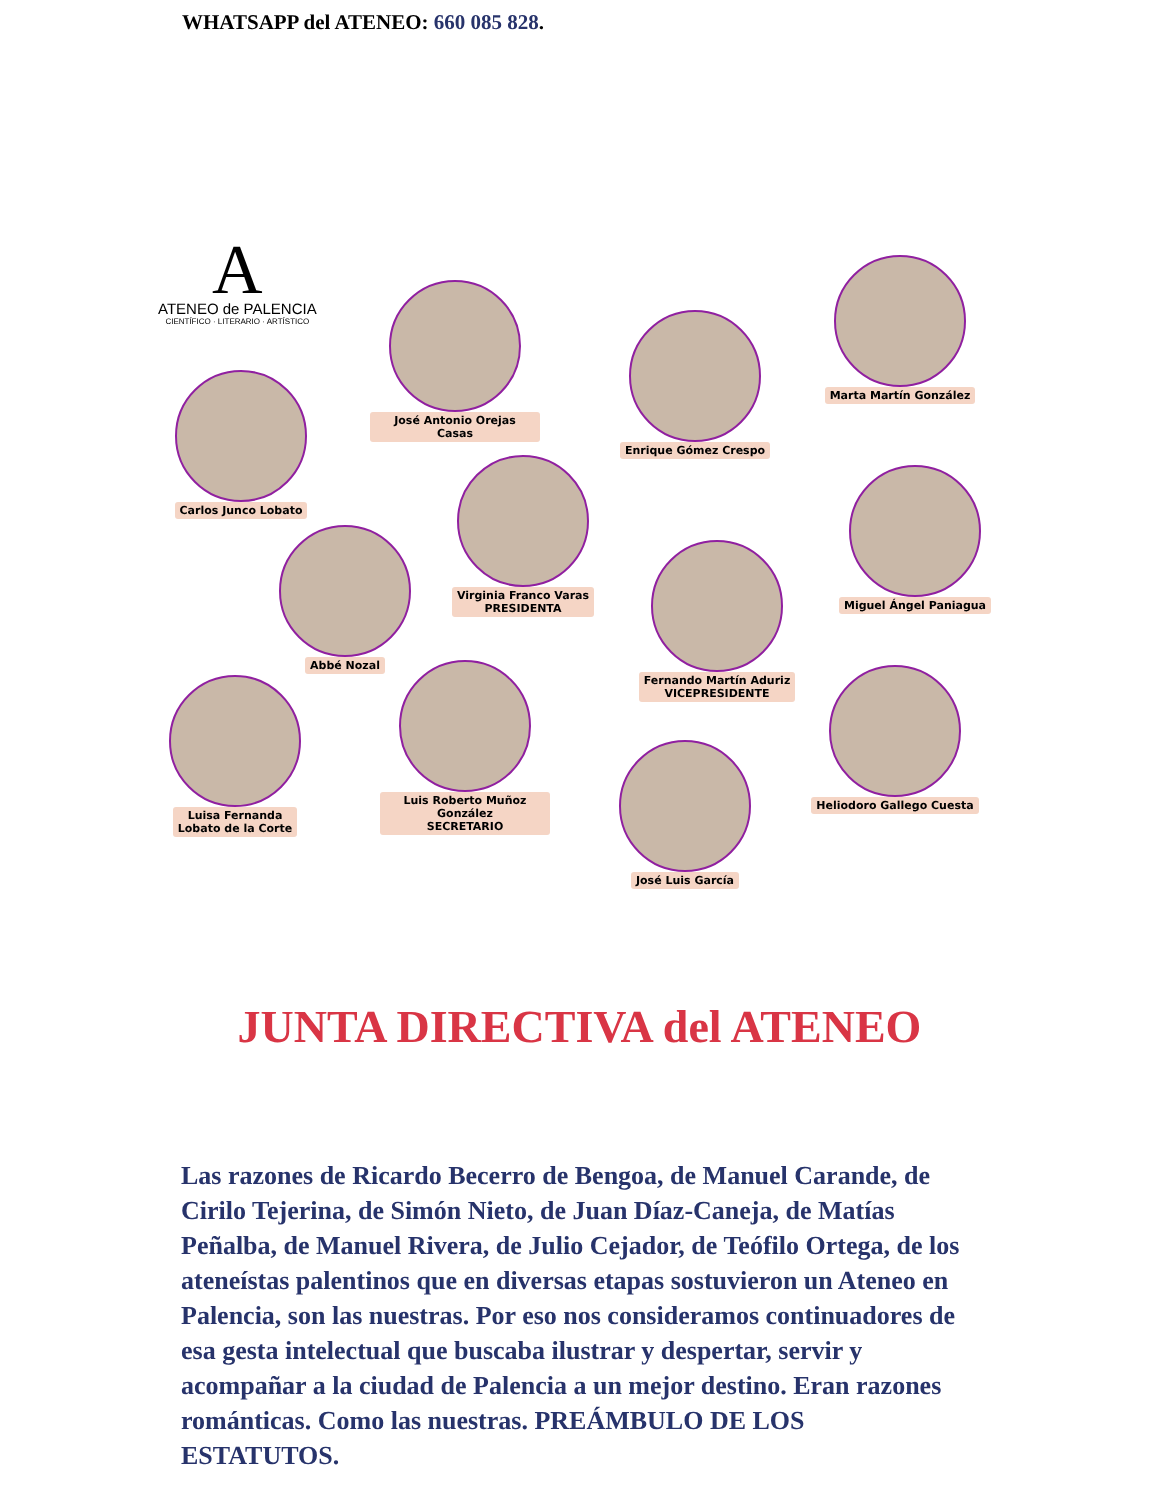WHATSAPP del ATENEO: 660 085 828.
A
ATENEO de PALENCIA
CIENTÍFICO · LITERARIO · ARTÍSTICO
José Antonio Orejas Casas
Enrique Gómez Crespo
Marta Martín González
Carlos Junco Lobato
Virginia Franco Varas
PRESIDENTA
Miguel Ángel Paniagua
Abbé Nozal
Fernando Martín Aduriz
VICEPRESIDENTE
Luisa Fernanda
Lobato de la Corte
Luis Roberto Muñoz González
SECRETARIO
Heliodoro Gallego Cuesta
José Luis García
JUNTA DIRECTIVA del ATENEO
Las razones de Ricardo Becerro de Bengoa, de Manuel Carande, de Cirilo Tejerina, de Simón Nieto, de Juan Díaz-Caneja, de Matías Peñalba, de Manuel Rivera, de Julio Cejador, de Teófilo Ortega, de los ateneístas palentinos que en diversas etapas sostuvieron un Ateneo en Palencia, son las nuestras. Por eso nos consideramos continuadores de esa gesta intelectual que buscaba ilustrar y despertar, servir y acompañar a la ciudad de Palencia a un mejor destino. Eran razones románticas. Como las nuestras. PREÁMBULO DE LOS ESTATUTOS.